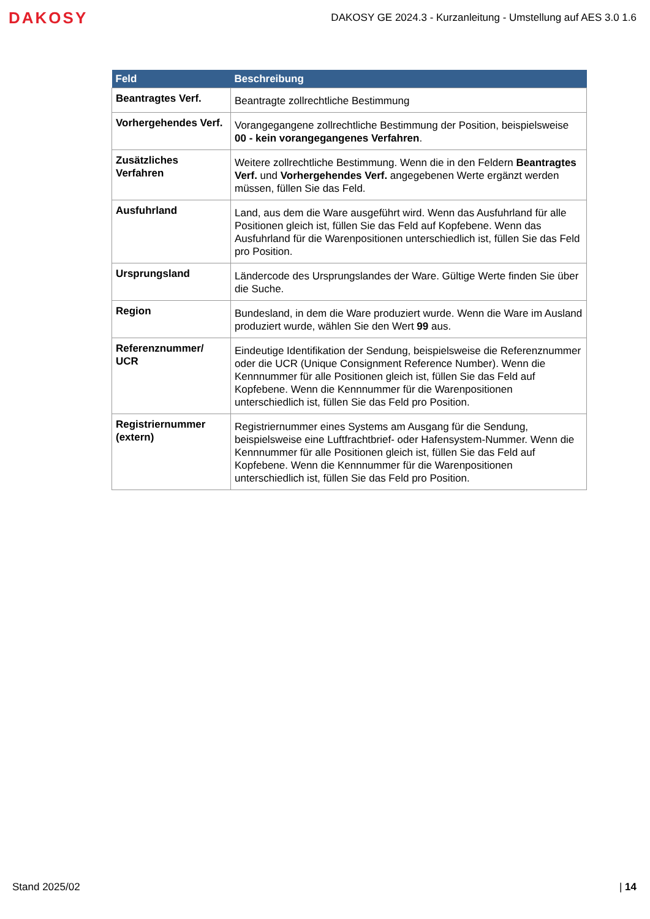DAKOSY
DAKOSY GE 2024.3 - Kurzanleitung - Umstellung auf AES 3.0 1.6
| Feld | Beschreibung |
| --- | --- |
| Beantragtes Verf. | Beantragte zollrechtliche Bestimmung |
| Vorhergehendes Verf. | Vorangegangene zollrechtliche Bestimmung der Position, beispielsweise 00 - kein vorangegangenes Verfahren . |
| Zusätzliches Verfahren | Weitere zollrechtliche Bestimmung. Wenn die in den Feldern Beantragtes Verf. und Vorhergehendes Verf. angegebenen Werte ergänzt werden müssen, füllen Sie das Feld. |
| Ausfuhrland | Land, aus dem die Ware ausgeführt wird. Wenn das Ausfuhrland für alle Positionen gleich ist, füllen Sie das Feld auf Kopfebene. Wenn das Ausfuhrland für die Warenpositionen unterschiedlich ist, füllen Sie das Feld pro Position. |
| Ursprungsland | Ländercode des Ursprungslandes der Ware. Gültige Werte finden Sie über die Suche. |
| Region | Bundesland, in dem die Ware produziert wurde. Wenn die Ware im Ausland produziert wurde, wählen Sie den Wert 99 aus. |
| Referenznummer/ UCR | Eindeutige Identifikation der Sendung, beispielsweise die Referenznummer oder die UCR (Unique Consignment Reference Number). Wenn die Kennnummer für alle Positionen gleich ist, füllen Sie das Feld auf Kopfebene. Wenn die Kennnummer für die Warenpositionen unterschiedlich ist, füllen Sie das Feld pro Position. |
| Registriernummer (extern) | Registriernummer eines Systems am Ausgang für die Sendung, beispielsweise eine Luftfrachtbrief- oder Hafensystem-Nummer. Wenn die Kennnummer für alle Positionen gleich ist, füllen Sie das Feld auf Kopfebene. Wenn die Kennnummer für die Warenpositionen unterschiedlich ist, füllen Sie das Feld pro Position. |
Stand 2025/02 | 14